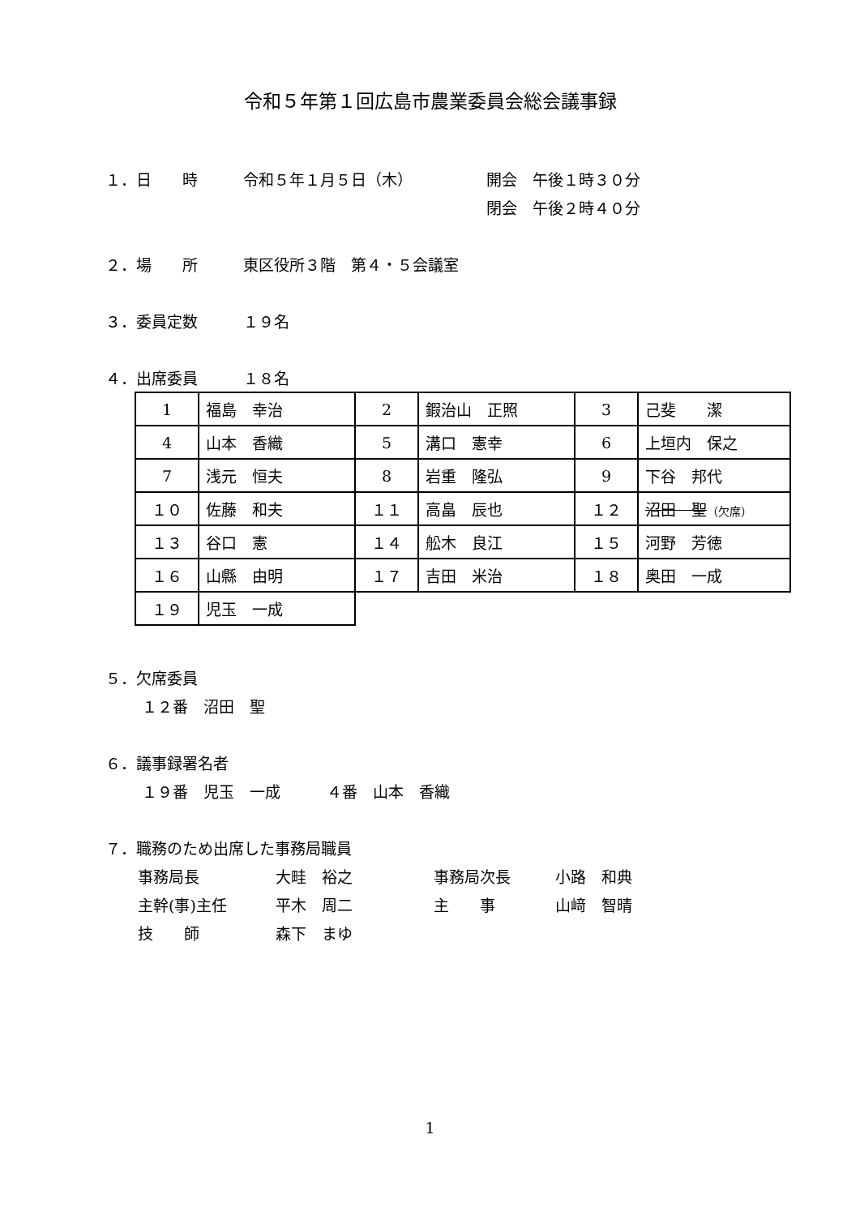令和５年第１回広島市農業委員会総会議事録
１．日　　時 令和５年１月５日（木） 開会　午後１時３０分
閉会　午後２時４０分
２．場　　所 東区役所３階　第４・５会議室
３．委員定数 １９名
４．出席委員 １８名
| 1 | 福島 幸治 | 2 | 鍜治山 正照 | 3 | 己斐 潔 |
| 4 | 山本 香織 | 5 | 溝口 憲幸 | 6 | 上垣内 保之 |
| 7 | 浅元 恒夫 | 8 | 岩重 隆弘 | 9 | 下谷 邦代 |
| １０ | 佐藤 和夫 | １１ | 高畠 辰也 | １２ | 沼田 聖 （欠席） |
| １３ | 谷口 憲 | １４ | 舩木 良江 | １５ | 河野 芳徳 |
| １６ | 山縣 由明 | １７ | 吉田 米治 | １８ | 奥田 一成 |
| １９ | 児玉 一成 | | | | |
５．欠席委員
１２番　沼田　聖
６．議事録署名者
１９番　児玉　一成　　　４番　山本　香織
７．職務のため出席した事務局職員
事務局長 大畦　裕之 事務局次長 小路　和典
主幹(事)主任 平木　周二 主　　事 山﨑　智晴
技　　師 森下　まゆ
1